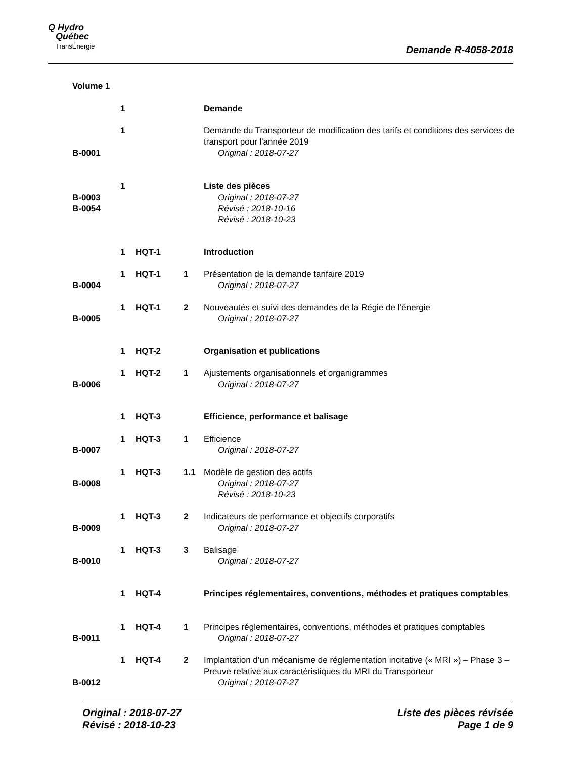Q Hydro
Québec
TransÉnergie
Demande R-4058-2018
| Volume 1 | | | | |
| | 1 | | | Demande |
| B-0001 | 1 | | | Demande du Transporteur de modification des tarifs et conditions des services de transport pour l'année 2019 Original : 2018-07-27 |
| B-0003 B-0054 | 1 | | | Liste des pièces Original : 2018-07-27 Révisé : 2018-10-16 Révisé : 2018-10-23 |
| | 1 | HQT-1 | | Introduction |
| B-0004 | 1 | HQT-1 | 1 | Présentation de la demande tarifaire 2019 Original : 2018-07-27 |
| B-0005 | 1 | HQT-1 | 2 | Nouveautés et suivi des demandes de la Régie de l’énergie Original : 2018-07-27 |
| | 1 | HQT-2 | | Organisation et publications |
| B-0006 | 1 | HQT-2 | 1 | Ajustements organisationnels et organigrammes Original : 2018-07-27 |
| | 1 | HQT-3 | | Efficience, performance et balisage |
| B-0007 | 1 | HQT-3 | 1 | Efficience Original : 2018-07-27 |
| B-0008 | 1 | HQT-3 | 1.1 | Modèle de gestion des actifs Original : 2018-07-27 Révisé : 2018-10-23 |
| B-0009 | 1 | HQT-3 | 2 | Indicateurs de performance et objectifs corporatifs Original : 2018-07-27 |
| B-0010 | 1 | HQT-3 | 3 | Balisage Original : 2018-07-27 |
| | 1 | HQT-4 | | Principes réglementaires, conventions, méthodes et pratiques comptables |
| B-0011 | 1 | HQT-4 | 1 | Principes réglementaires, conventions, méthodes et pratiques comptables Original : 2018-07-27 |
| B-0012 | 1 | HQT-4 | 2 | Implantation d’un mécanisme de réglementation incitative (« MRI ») – Phase 3 – Preuve relative aux caractéristiques du MRI du Transporteur Original : 2018-07-27 |
Original : 2018-07-27
Révisé : 2018-10-23
Liste des pièces révisée
Page 1 de 9